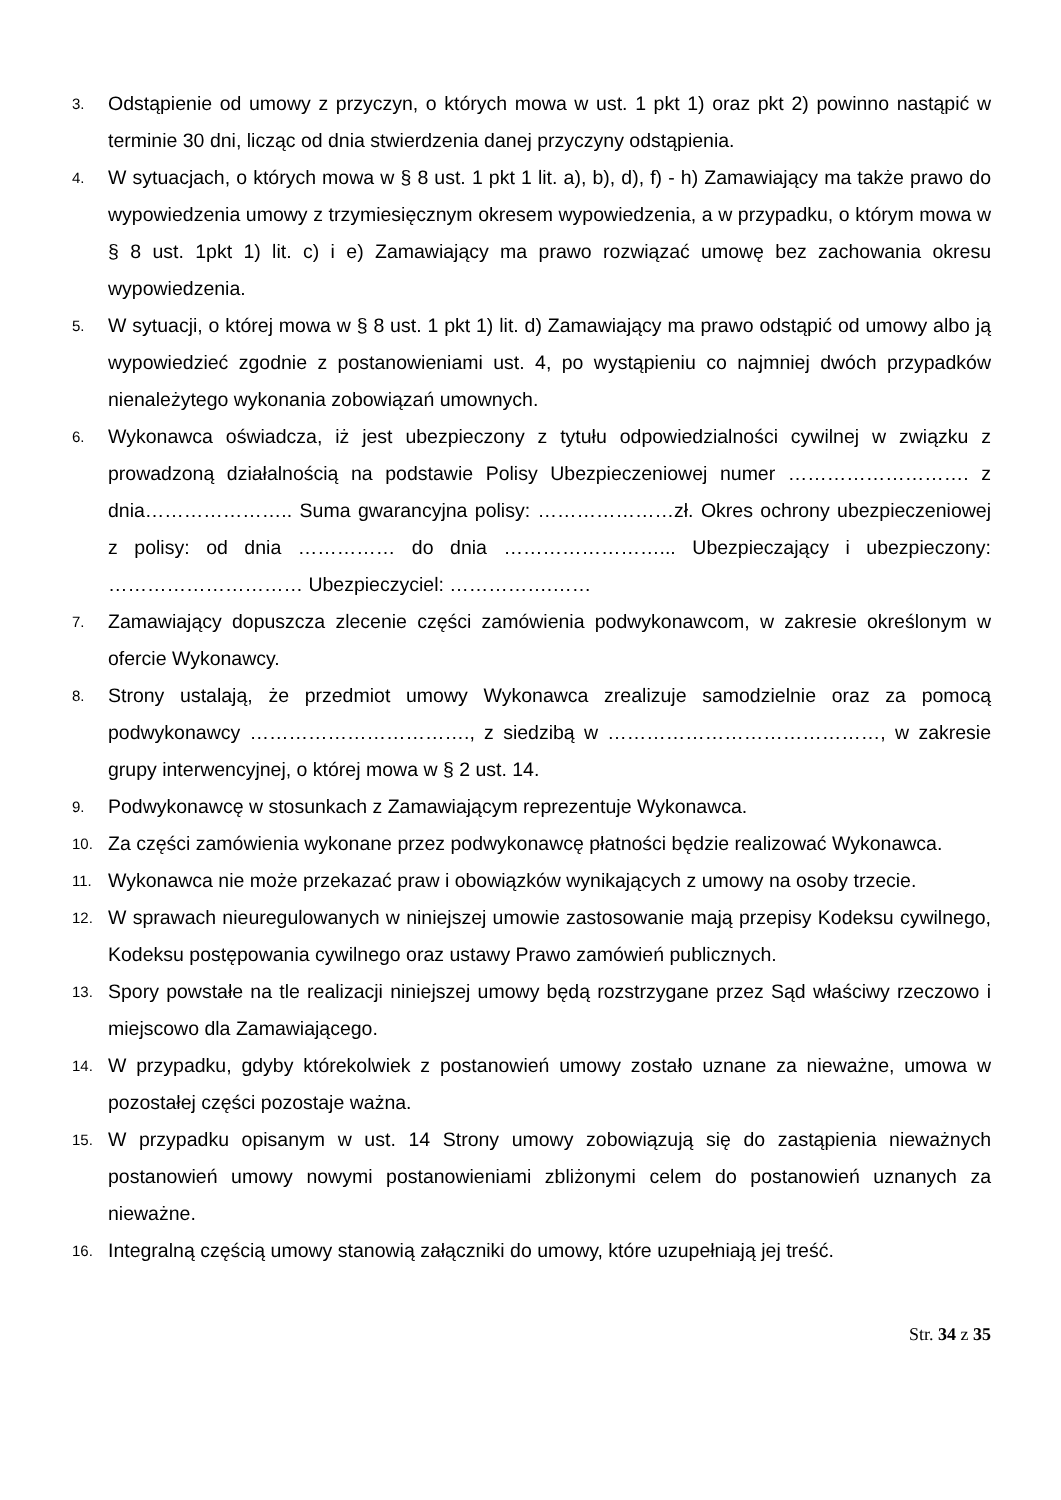3.
Odstąpienie od umowy z przyczyn, o których mowa w ust. 1 pkt 1) oraz pkt 2) powinno nastąpić w terminie 30 dni, licząc od dnia stwierdzenia danej przyczyny odstąpienia.
4.
W sytuacjach, o których mowa w § 8 ust. 1 pkt 1 lit. a), b), d), f) - h) Zamawiający ma także prawo do wypowiedzenia umowy z trzymiesięcznym okresem wypowiedzenia, a w przypadku, o którym mowa w § 8 ust. 1pkt 1) lit. c) i e) Zamawiający ma prawo rozwiązać umowę bez zachowania okresu wypowiedzenia.
5.
W sytuacji, o której mowa w § 8 ust. 1 pkt 1) lit. d) Zamawiający ma prawo odstąpić od umowy albo ją wypowiedzieć zgodnie z postanowieniami ust. 4, po wystąpieniu co najmniej dwóch przypadków nienależytego wykonania zobowiązań umownych.
6.
Wykonawca oświadcza, iż jest ubezpieczony z tytułu odpowiedzialności cywilnej w związku z prowadzoną działalnością na podstawie Polisy Ubezpieczeniowej numer ………………………. z dnia………………….. Suma gwarancyjna polisy: …………………zł. Okres ochrony ubezpieczeniowej z polisy: od dnia …………… do dnia ……………………... Ubezpieczający i ubezpieczony: ………………………… Ubezpieczyciel: …………….……
7.
Zamawiający dopuszcza zlecenie części zamówienia podwykonawcom, w zakresie określonym w ofercie Wykonawcy.
8.
Strony ustalają, że przedmiot umowy Wykonawca zrealizuje samodzielnie oraz za pomocą podwykonawcy ……………………………., z siedzibą w ……………………………………, w zakresie grupy interwencyjnej, o której mowa w § 2 ust. 14.
9.
Podwykonawcę w stosunkach z Zamawiającym reprezentuje Wykonawca.
10.
Za części zamówienia wykonane przez podwykonawcę płatności będzie realizować Wykonawca.
11.
Wykonawca nie może przekazać praw i obowiązków wynikających z umowy na osoby trzecie.
12.
W sprawach nieuregulowanych w niniejszej umowie zastosowanie mają przepisy Kodeksu cywilnego, Kodeksu postępowania cywilnego oraz ustawy Prawo zamówień publicznych.
13.
Spory powstałe na tle realizacji niniejszej umowy będą rozstrzygane przez Sąd właściwy rzeczowo i miejscowo dla Zamawiającego.
14.
W przypadku, gdyby którekolwiek z postanowień umowy zostało uznane za nieważne, umowa w pozostałej części pozostaje ważna.
15.
W przypadku opisanym w ust. 14 Strony umowy zobowiązują się do zastąpienia nieważnych postanowień umowy nowymi postanowieniami zbliżonymi celem do postanowień uznanych za nieważne.
16.
Integralną częścią umowy stanowią załączniki do umowy, które uzupełniają jej treść.
Str. 34 z 35